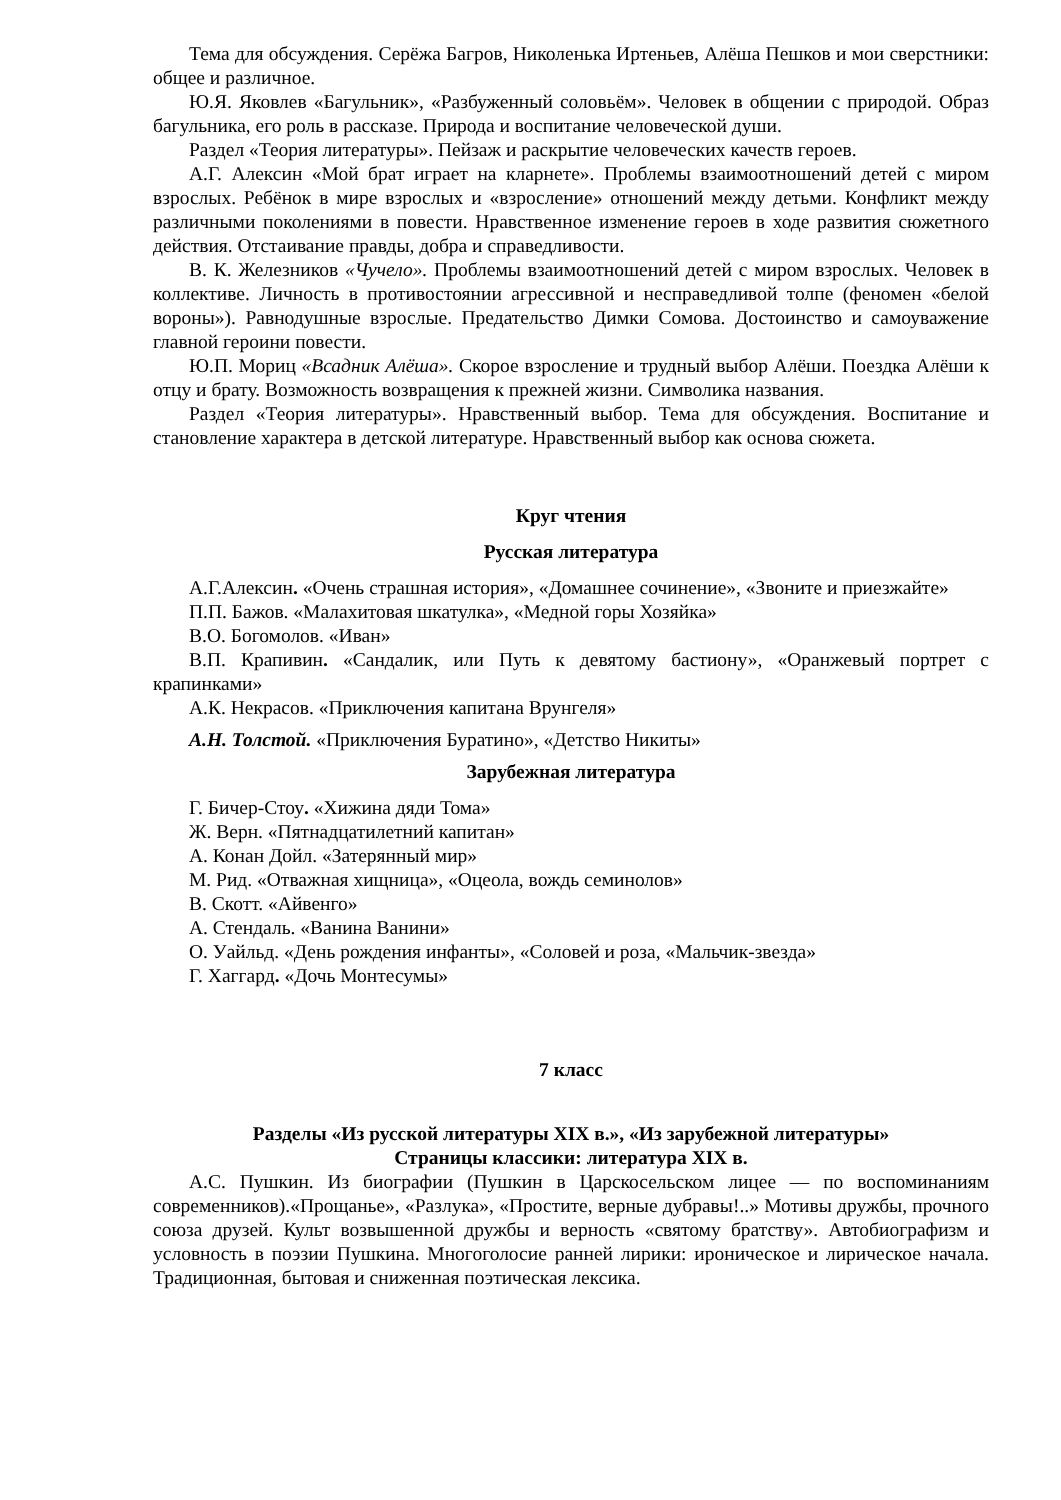Тема для обсуждения. Серёжа Багров, Николенька Иртеньев, Алёша Пешков и мои сверстники: общее и различное.
Ю.Я. Яковлев «Багульник», «Разбуженный соловьём». Человек в общении с природой. Образ багульника, его роль в рассказе. Природа и воспитание человеческой души.
Раздел «Теория литературы». Пейзаж и раскрытие человеческих качеств героев.
А.Г. Алексин «Мой брат играет на кларнете». Проблемы взаимоотношений детей с миром взрослых. Ребёнок в мире взрослых и «взросление» отношений между детьми. Конфликт между различными поколениями в повести. Нравственное изменение героев в ходе развития сюжетного действия. Отстаивание правды, добра и справедливости.
В. К. Железников «Чучело». Проблемы взаимоотношений детей с миром взрослых. Человек в коллективе. Личность в противостоянии агрессивной и несправедливой толпе (феномен «белой вороны»). Равнодушные взрослые. Предательство Димки Сомова. Достоинство и самоуважение главной героини повести.
Ю.П. Мориц «Всадник Алёша». Скорое взросление и трудный выбор Алёши. Поездка Алёши к отцу и брату. Возможность возвращения к прежней жизни. Символика названия.
Раздел «Теория литературы». Нравственный выбор. Тема для обсуждения. Воспитание и становление характера в детской литературе. Нравственный выбор как основа сюжета.
Круг чтения
Русская литература
А.Г.Алексин. «Очень страшная история», «Домашнее сочинение», «Звоните и приезжайте»
П.П. Бажов. «Малахитовая шкатулка», «Медной горы Хозяйка»
В.О. Богомолов. «Иван»
В.П. Крапивин. «Сандалик, или Путь к девятому бастиону», «Оранжевый портрет с крапинками»
А.К. Некрасов. «Приключения капитана Врунгеля»
А.Н. Толстой. «Приключения Буратино», «Детство Никиты»
Зарубежная литература
Г. Бичер-Стоу. «Хижина дяди Тома»
Ж. Верн. «Пятнадцатилетний капитан»
А. Конан Дойл. «Затерянный мир»
М. Рид. «Отважная хищница», «Оцеола, вождь семинолов»
В. Скотт. «Айвенго»
А. Стендаль. «Ванина Ванини»
О. Уайльд. «День рождения инфанты», «Соловей и роза, «Мальчик-звезда»
Г. Хаггард. «Дочь Монтесумы»
7 класс
Разделы «Из русской литературы XIX в.», «Из зарубежной литературы»
Страницы классики: литература XIX в.
А.С. Пушкин. Из биографии (Пушкин в Царскосельском лицее — по воспоминаниям современников).«Прощанье», «Разлука», «Простите, верные дубравы!..» Мотивы дружбы, прочного союза друзей. Культ возвышенной дружбы и верность «святому братству». Автобиографизм и условность в поэзии Пушкина. Многоголосие ранней лирики: ироническое и лирическое начала. Традиционная, бытовая и сниженная поэтическая лексика.